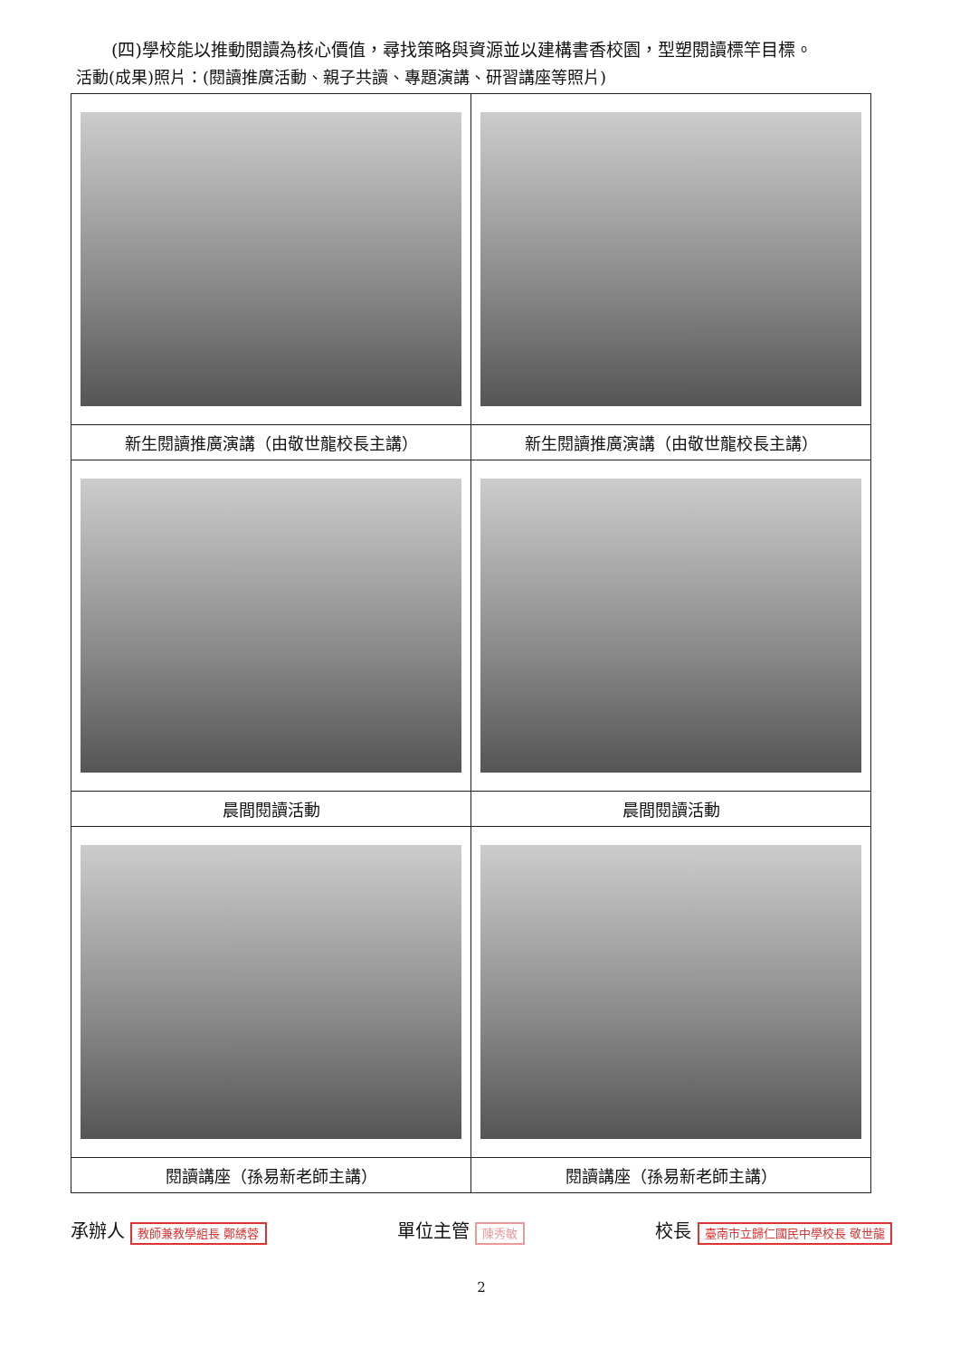(四)學校能以推動閱讀為核心價值，尋找策略與資源並以建構書香校園，型塑閱讀標竿目標。
活動(成果)照片：(閱讀推廣活動、親子共讀、專題演講、研習講座等照片)
| 新生閱讀推廣演講（由敬世龍校長主講） | 新生閱讀推廣演講（由敬世龍校長主講） |
| 晨間閱讀活動 | 晨間閱讀活動 |
| 閱讀講座（孫易新老師主講） | 閱讀講座（孫易新老師主講） |
承辦人 教師兼教學組長 鄭綉蓉 單位主管 陳秀敏 校長 臺南市立歸仁國民中學校長 敬世龍
2